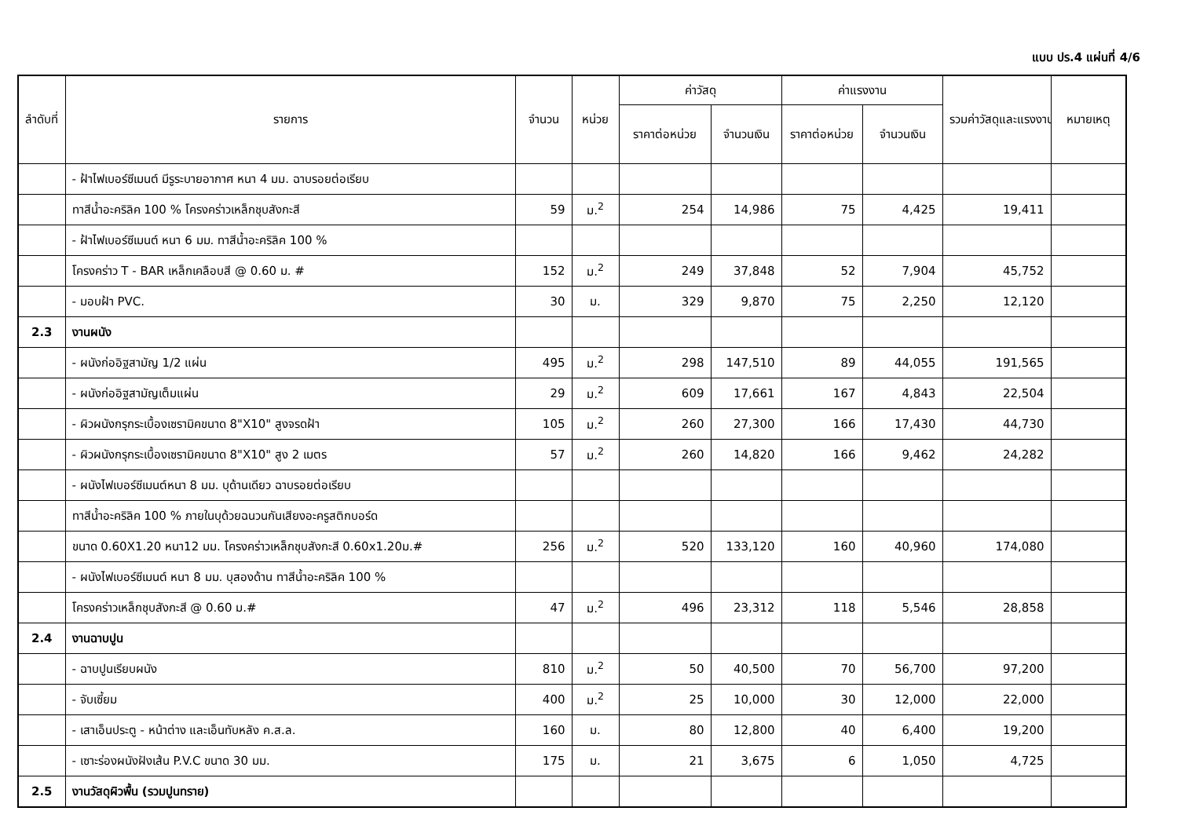แบบ ปร.4 แผ่นที่ 4/6
| ลำดับที่ | รายการ | จำนวน | หน่วย | ค่าวัสดุ | | ค่าแรงงาน | | รวมค่าวัสดุและแรงงาน | หมายเหตุ |
| --- | --- | --- | --- | --- | --- | --- | --- | --- | --- |
| | | | | ราคาต่อหน่วย | จำนวนเงิน | ราคาต่อหน่วย | จำนวนเงิน | | |
| | - ฝ้าไฟเบอร์ซีเมนต์ มีรูระบายอากาศ หนา 4 มม. ฉาบรอยต่อเรียบ | | | | | | | | |
| | ทาสีน้ำอะคริลิค 100 % โครงคร่าวเหล็กชุบสังกะสี | 59 | ม.<sup>2</sup> | 254 | 14,986 | 75 | 4,425 | 19,411 | |
| | - ฝ้าไฟเบอร์ซีเมนต์ หนา 6 มม. ทาสีน้ำอะคริลิค 100 % | | | | | | | | |
| | โครงคร่าว T - BAR เหล็กเคลือบสี @ 0.60 ม. # | 152 | ม.<sup>2</sup> | 249 | 37,848 | 52 | 7,904 | 45,752 | |
| | - มอบฝ้า PVC. | 30 | ม. | 329 | 9,870 | 75 | 2,250 | 12,120 | |
| 2.3 | งานผนัง | | | | | | | | |
| | - ผนังก่ออิฐสามัญ 1/2 แผ่น | 495 | ม.<sup>2</sup> | 298 | 147,510 | 89 | 44,055 | 191,565 | |
| | - ผนังก่ออิฐสามัญเต็มแผ่น | 29 | ม.<sup>2</sup> | 609 | 17,661 | 167 | 4,843 | 22,504 | |
| | - ผิวผนังกรุกระเบื้องเซรามิคขนาด 8"X10" สูงจรดฝ้า | 105 | ม.<sup>2</sup> | 260 | 27,300 | 166 | 17,430 | 44,730 | |
| | - ผิวผนังกรุกระเบื้องเซรามิคขนาด 8"X10" สูง 2 เมตร | 57 | ม.<sup>2</sup> | 260 | 14,820 | 166 | 9,462 | 24,282 | |
| | - ผนังไฟเบอร์ซีเมนต์หนา 8 มม. บุด้านเดียว ฉาบรอยต่อเรียบ | | | | | | | | |
| | ทาสีน้ำอะคริลิค 100 % ภายในบุด้วยฉนวนกันเสียงอะครูสติกบอร์ด | | | | | | | | |
| | ขนาด 0.60X1.20 หนา12 มม. โครงคร่าวเหล็กชุบสังกะสี 0.60x1.20ม.# | 256 | ม.<sup>2</sup> | 520 | 133,120 | 160 | 40,960 | 174,080 | |
| | - ผนังไฟเบอร์ซีเมนต์ หนา 8 มม. บุสองด้าน ทาสีน้ำอะคริลิค 100 % | | | | | | | | |
| | โครงคร่าวเหล็กชุบสังกะสี @ 0.60 ม.# | 47 | ม.<sup>2</sup> | 496 | 23,312 | 118 | 5,546 | 28,858 | |
| 2.4 | งานฉาบปูน | | | | | | | | |
| | - ฉาบปูนเรียบผนัง | 810 | ม.<sup>2</sup> | 50 | 40,500 | 70 | 56,700 | 97,200 | |
| | - จับเซี้ยม | 400 | ม.<sup>2</sup> | 25 | 10,000 | 30 | 12,000 | 22,000 | |
| | - เสาเอ็นประตู - หน้าต่าง และเอ็นทับหลัง ค.ส.ล. | 160 | ม. | 80 | 12,800 | 40 | 6,400 | 19,200 | |
| | - เซาะร่องผนังฝังเส้น P.V.C ขนาด 30 มม. | 175 | ม. | 21 | 3,675 | 6 | 1,050 | 4,725 | |
| 2.5 | งานวัสดุผิวพื้น (รวมปูนทราย) | | | | | | | | |